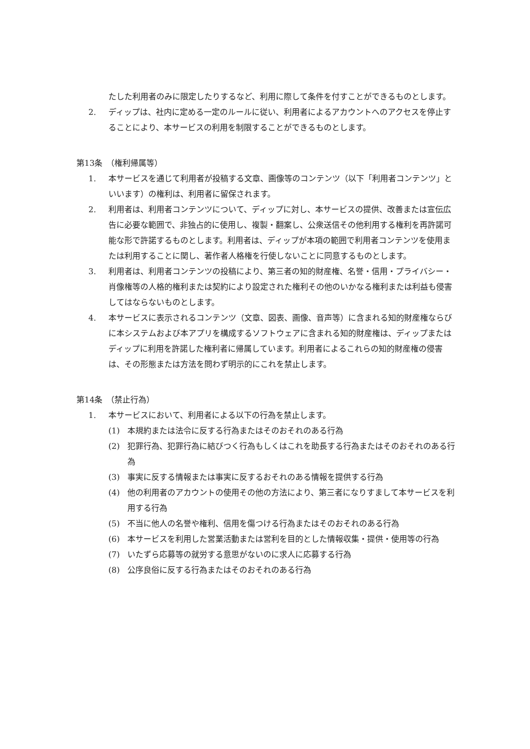たした利用者のみに限定したりするなど、利用に際して条件を付すことができるものとします。
2. ディップは、社内に定める一定のルールに従い、利用者によるアカウントへのアクセスを停止することにより、本サービスの利用を制限することができるものとします。
第13条　（権利帰属等）
1. 本サービスを通じて利用者が投稿する文章、画像等のコンテンツ（以下「利用者コンテンツ」といいます）の権利は、利用者に留保されます。
2. 利用者は、利用者コンテンツについて、ディップに対し、本サービスの提供、改善または宣伝広告に必要な範囲で、非独占的に使用し、複製・翻案し、公衆送信その他利用する権利を再許諾可能な形で許諾するものとします。利用者は、ディップが本項の範囲で利用者コンテンツを使用または利用することに関し、著作者人格権を行使しないことに同意するものとします。
3. 利用者は、利用者コンテンツの投稿により、第三者の知的財産権、名誉・信用・プライバシー・肖像権等の人格的権利または契約により設定された権利その他のいかなる権利または利益も侵害してはならないものとします。
4. 本サービスに表示されるコンテンツ（文章、図表、画像、音声等）に含まれる知的財産権ならびに本システムおよび本アプリを構成するソフトウェアに含まれる知的財産権は、ディップまたはディップに利用を許諾した権利者に帰属しています。利用者によるこれらの知的財産権の侵害は、その形態または方法を問わず明示的にこれを禁止します。
第14条　（禁止行為）
1. 本サービスにおいて、利用者による以下の行為を禁止します。
(1) 本規約または法令に反する行為またはそのおそれのある行為
(2) 犯罪行為、犯罪行為に結びつく行為もしくはこれを助長する行為またはそのおそれのある行為
(3) 事実に反する情報または事実に反するおそれのある情報を提供する行為
(4) 他の利用者のアカウントの使用その他の方法により、第三者になりすまして本サービスを利用する行為
(5) 不当に他人の名誉や権利、信用を傷つける行為またはそのおそれのある行為
(6) 本サービスを利用した営業活動または営利を目的とした情報収集・提供・使用等の行為
(7) いたずら応募等の就労する意思がないのに求人に応募する行為
(8) 公序良俗に反する行為またはそのおそれのある行為